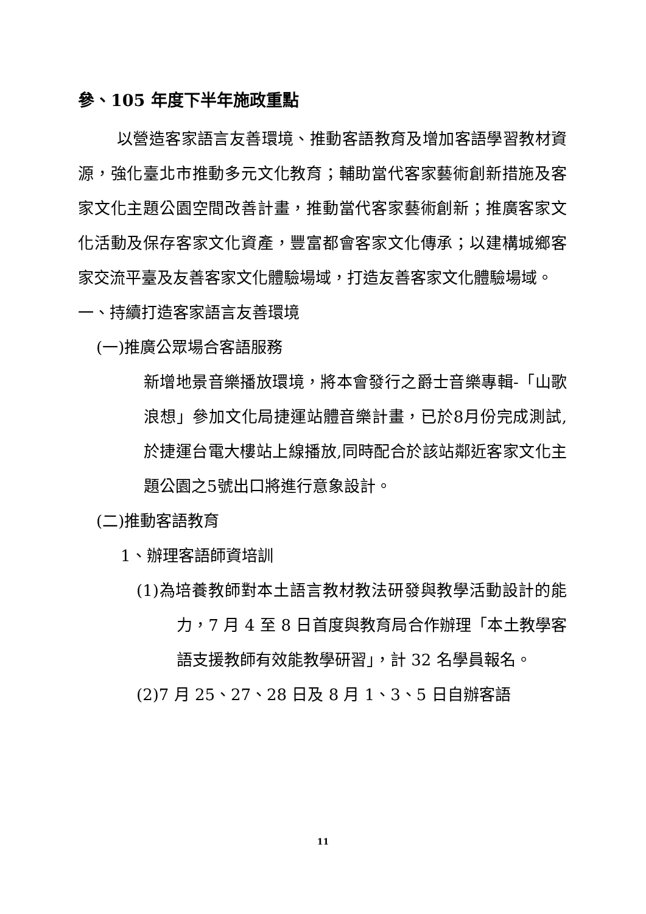參、105 年度下半年施政重點
以營造客家語言友善環境、推動客語教育及增加客語學習教材資源，強化臺北市推動多元文化教育；輔助當代客家藝術創新措施及客家文化主題公園空間改善計畫，推動當代客家藝術創新；推廣客家文化活動及保存客家文化資產，豐富都會客家文化傳承；以建構城鄉客家交流平臺及友善客家文化體驗場域，打造友善客家文化體驗場域。
一、持續打造客家語言友善環境
(一)推廣公眾場合客語服務
新增地景音樂播放環境，將本會發行之爵士音樂專輯-「山歌浪想」參加文化局捷運站體音樂計畫，已於8月份完成測試,於捷運台電大樓站上線播放,同時配合於該站鄰近客家文化主題公園之5號出口將進行意象設計。
(二)推動客語教育
1、辦理客語師資培訓
(1)為培養教師對本土語言教材教法研發與教學活動設計的能力，7 月 4 至 8 日首度與教育局合作辦理「本土教學客語支援教師有效能教學研習」，計 32 名學員報名。
(2)7 月 25、27、28 日及 8 月 1、3、5 日自辦客語
11